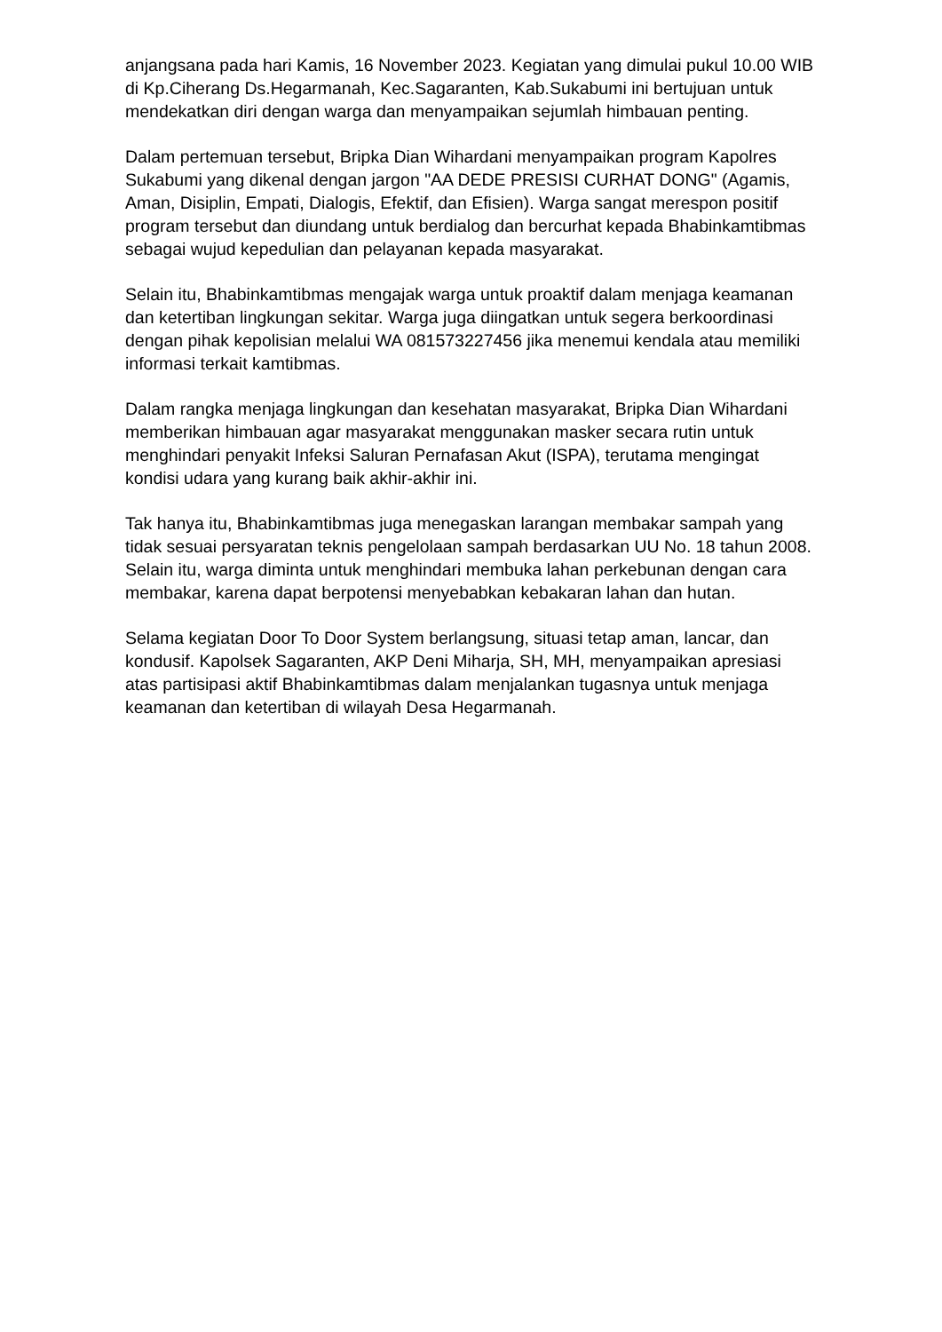anjangsana pada hari Kamis, 16 November 2023. Kegiatan yang dimulai pukul 10.00 WIB di Kp.Ciherang Ds.Hegarmanah, Kec.Sagaranten, Kab.Sukabumi ini bertujuan untuk mendekatkan diri dengan warga dan menyampaikan sejumlah himbauan penting.
Dalam pertemuan tersebut, Bripka Dian Wihardani menyampaikan program Kapolres Sukabumi yang dikenal dengan jargon "AA DEDE PRESISI CURHAT DONG" (Agamis, Aman, Disiplin, Empati, Dialogis, Efektif, dan Efisien). Warga sangat merespon positif program tersebut dan diundang untuk berdialog dan bercurhat kepada Bhabinkamtibmas sebagai wujud kepedulian dan pelayanan kepada masyarakat.
Selain itu, Bhabinkamtibmas mengajak warga untuk proaktif dalam menjaga keamanan dan ketertiban lingkungan sekitar. Warga juga diingatkan untuk segera berkoordinasi dengan pihak kepolisian melalui WA 081573227456 jika menemui kendala atau memiliki informasi terkait kamtibmas.
Dalam rangka menjaga lingkungan dan kesehatan masyarakat, Bripka Dian Wihardani memberikan himbauan agar masyarakat menggunakan masker secara rutin untuk menghindari penyakit Infeksi Saluran Pernafasan Akut (ISPA), terutama mengingat kondisi udara yang kurang baik akhir-akhir ini.
Tak hanya itu, Bhabinkamtibmas juga menegaskan larangan membakar sampah yang tidak sesuai persyaratan teknis pengelolaan sampah berdasarkan UU No. 18 tahun 2008. Selain itu, warga diminta untuk menghindari membuka lahan perkebunan dengan cara membakar, karena dapat berpotensi menyebabkan kebakaran lahan dan hutan.
Selama kegiatan Door To Door System berlangsung, situasi tetap aman, lancar, dan kondusif. Kapolsek Sagaranten, AKP Deni Miharja, SH, MH, menyampaikan apresiasi atas partisipasi aktif Bhabinkamtibmas dalam menjalankan tugasnya untuk menjaga keamanan dan ketertiban di wilayah Desa Hegarmanah.